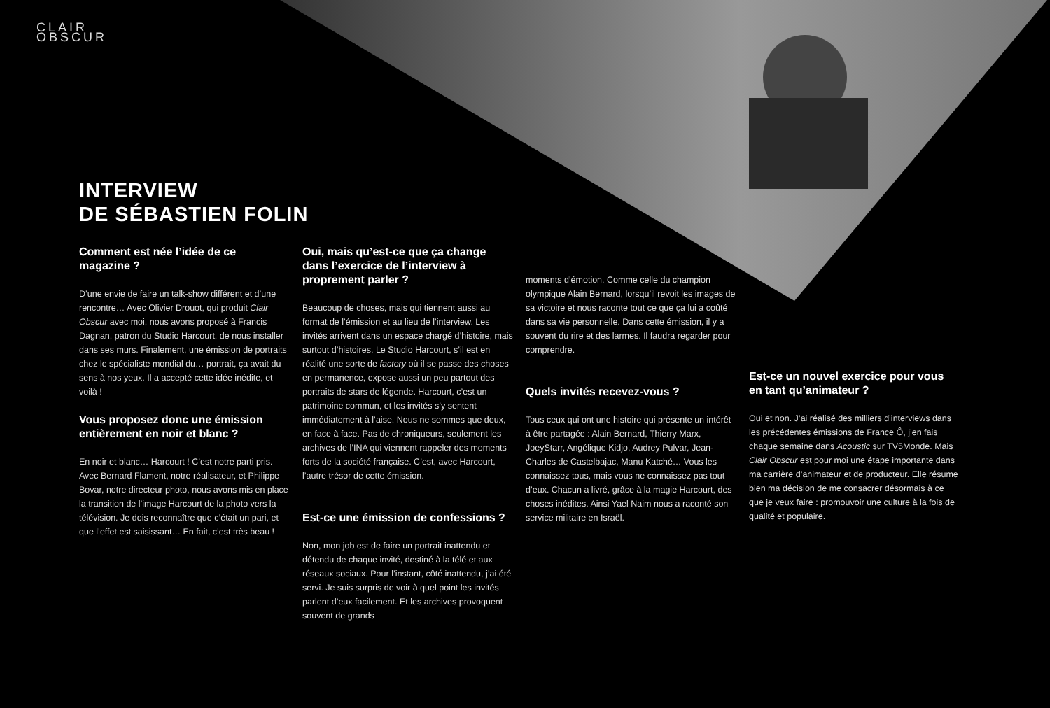CLAIR
OBSCUR
INTERVIEW
DE SÉBASTIEN FOLIN
Comment est née l’idée de ce magazine ?
D’une envie de faire un talk-show différent et d’une rencontre… Avec Olivier Drouot, qui produit Clair Obscur avec moi, nous avons proposé à Francis Dagnan, patron du Studio Harcourt, de nous installer dans ses murs. Finalement, une émission de portraits chez le spécialiste mondial du… portrait, ça avait du sens à nos yeux. Il a accepté cette idée inédite, et voilà !
Vous proposez donc une émission entièrement en noir et blanc ?
En noir et blanc… Harcourt ! C’est notre parti pris. Avec Bernard Flament, notre réalisateur, et Philippe Bovar, notre directeur photo, nous avons mis en place la transition de l’image Harcourt de la photo vers la télévision. Je dois reconnaître que c’était un pari, et que l’effet est saisissant… En fait, c’est très beau !
Oui, mais qu’est-ce que ça change dans l’exercice de l’interview à proprement parler ?
Beaucoup de choses, mais qui tiennent aussi au format de l’émission et au lieu de l’interview. Les invités arrivent dans un espace chargé d’histoire, mais surtout d’histoires. Le Studio Harcourt, s’il est en réalité une sorte de factory où il se passe des choses en permanence, expose aussi un peu partout des portraits de stars de légende. Harcourt, c’est un patrimoine commun, et les invités s’y sentent immédiatement à l’aise. Nous ne sommes que deux, en face à face. Pas de chroniqueurs, seulement les archives de l’INA qui viennent rappeler des moments forts de la société française. C’est, avec Harcourt, l’autre trésor de cette émission.
Est-ce une émission de confessions ?
Non, mon job est de faire un portrait inattendu et détendu de chaque invité, destiné à la télé et aux réseaux sociaux. Pour l’instant, côté inattendu, j’ai été servi. Je suis surpris de voir à quel point les invités parlent d’eux facilement. Et les archives provoquent souvent de grands
moments d’émotion. Comme celle du champion olympique Alain Bernard, lorsqu’il revoit les images de sa victoire et nous raconte tout ce que ça lui a coûté dans sa vie personnelle. Dans cette émission, il y a souvent du rire et des larmes. Il faudra regarder pour comprendre.
Quels invités recevez-vous ?
Tous ceux qui ont une histoire qui présente un intérêt à être partagée : Alain Bernard, Thierry Marx, JoeyStarr, Angélique Kidjo, Audrey Pulvar, Jean-Charles de Castelbajac, Manu Katché… Vous les connaissez tous, mais vous ne connaissez pas tout d’eux. Chacun a livré, grâce à la magie Harcourt, des choses inédites. Ainsi Yael Naim nous a raconté son service militaire en Israël.
Est-ce un nouvel exercice pour vous en tant qu’animateur ?
Oui et non. J’ai réalisé des milliers d’interviews dans les précédentes émissions de France Ô, j’en fais chaque semaine dans Acoustic sur TV5Monde. Mais Clair Obscur est pour moi une étape importante dans ma carrière d’animateur et de producteur. Elle résume bien ma décision de me consacrer désormais à ce que je veux faire : promouvoir une culture à la fois de qualité et populaire.